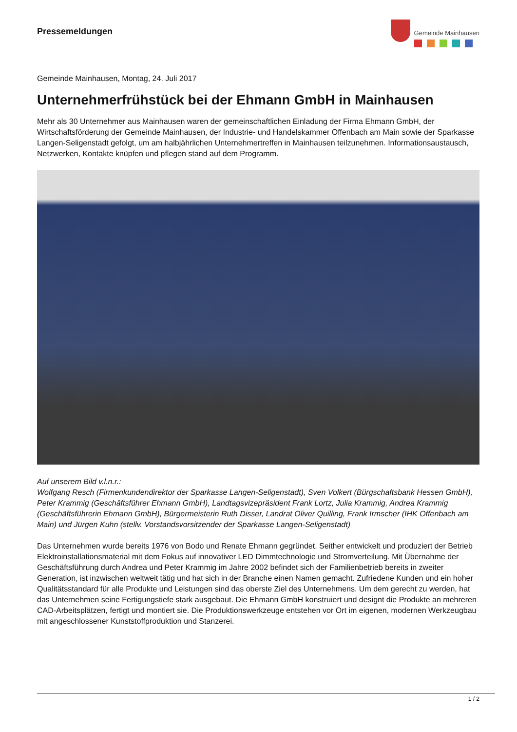Pressemeldungen
Gemeinde Mainhausen
Gemeinde Mainhausen, Montag, 24. Juli 2017
Unternehmerfrühstück bei der Ehmann GmbH in Mainhausen
Mehr als 30 Unternehmer aus Mainhausen waren der gemeinschaftlichen Einladung der Firma Ehmann GmbH, der Wirtschaftsförderung der Gemeinde Mainhausen, der Industrie- und Handelskammer Offenbach am Main sowie der Sparkasse Langen-Seligenstadt gefolgt, um am halbjährlichen Unternehmertreffen in Mainhausen teilzunehmen. Informationsaustausch, Netzwerken, Kontakte knüpfen und pflegen stand auf dem Programm.
Auf unserem Bild v.l.n.r.:
Wolfgang Resch (Firmenkundendirektor der Sparkasse Langen-Seligenstadt), Sven Volkert (Bürgschaftsbank Hessen GmbH), Peter Krammig (Geschäftsführer Ehmann GmbH), Landtagsvizepräsident Frank Lortz, Julia Krammig, Andrea Krammig (Geschäftsführerin Ehmann GmbH), Bürgermeisterin Ruth Disser, Landrat Oliver Quilling, Frank Irmscher (IHK Offenbach am Main) und Jürgen Kuhn (stellv. Vorstandsvorsitzender der Sparkasse Langen-Seligenstadt)
Das Unternehmen wurde bereits 1976 von Bodo und Renate Ehmann gegründet. Seither entwickelt und produziert der Betrieb Elektroinstallationsmaterial mit dem Fokus auf innovativer LED Dimmtechnologie und Stromverteilung. Mit Übernahme der Geschäftsführung durch Andrea und Peter Krammig im Jahre 2002 befindet sich der Familienbetrieb bereits in zweiter Generation, ist inzwischen weltweit tätig und hat sich in der Branche einen Namen gemacht. Zufriedene Kunden und ein hoher Qualitätsstandard für alle Produkte und Leistungen sind das oberste Ziel des Unternehmens. Um dem gerecht zu werden, hat das Unternehmen seine Fertigungstiefe stark ausgebaut. Die Ehmann GmbH konstruiert und designt die Produkte an mehreren CAD-Arbeitsplätzen, fertigt und montiert sie. Die Produktionswerkzeuge entstehen vor Ort im eigenen, modernen Werkzeugbau mit angeschlossener Kunststoffproduktion und Stanzerei.
1 / 2